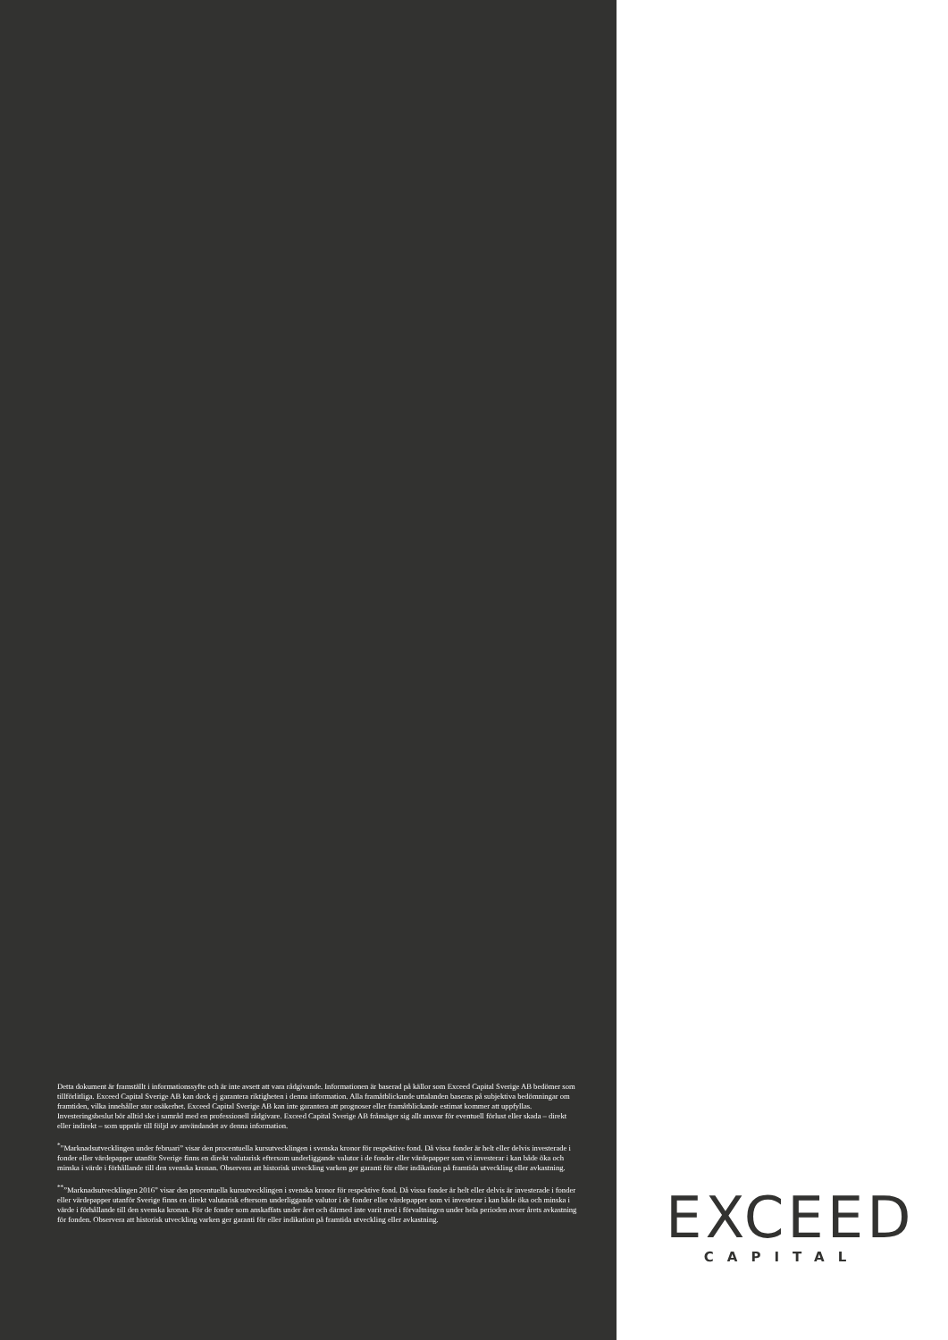Detta dokument är framställt i informationssyfte och är inte avsett att vara rådgivande. Informationen är baserad på källor som Exceed Capital Sverige AB bedömer som tillförlitliga. Exceed Capital Sverige AB kan dock ej garantera riktigheten i denna information. Alla framåtblickande uttalanden baseras på subjektiva bedömningar om framtiden, vilka innehåller stor osäkerhet. Exceed Capital Sverige AB kan inte garantera att prognoser eller framåtblickande estimat kommer att uppfyllas. Investeringsbeslut bör alltid ske i samråd med en professionell rådgivare. Exceed Capital Sverige AB frånsäger sig allt ansvar för eventuell förlust eller skada – direkt eller indirekt – som uppstår till följd av användandet av denna information.
<sup>*</sup>”Marknadsutvecklingen under februari” visar den procentuella kursutvecklingen i svenska kronor för respektive fond. Då vissa fonder är helt eller delvis investerade i fonder eller värdepapper utanför Sverige finns en direkt valutarisk eftersom underliggande valutor i de fonder eller värdepapper som vi investerar i kan både öka och minska i värde i förhållande till den svenska kronan. Observera att historisk utveckling varken ger garanti för eller indikation på framtida utveckling eller avkastning.
<sup>**</sup>”Marknadsutvecklingen 2016” visar den procentuella kursutvecklingen i svenska kronor för respektive fond. Då vissa fonder är helt eller delvis är investerade i fonder eller värdepapper utanför Sverige finns en direkt valutarisk eftersom underliggande valutor i de fonder eller värdepapper som vi investerar i kan både öka och minska i värde i förhållande till den svenska kronan. För de fonder som anskaffats under året och därmed inte varit med i förvaltningen under hela perioden avser årets avkastning för fonden. Observera att historisk utveckling varken ger garanti för eller indikation på framtida utveckling eller avkastning.
EXCEED
CAPITAL